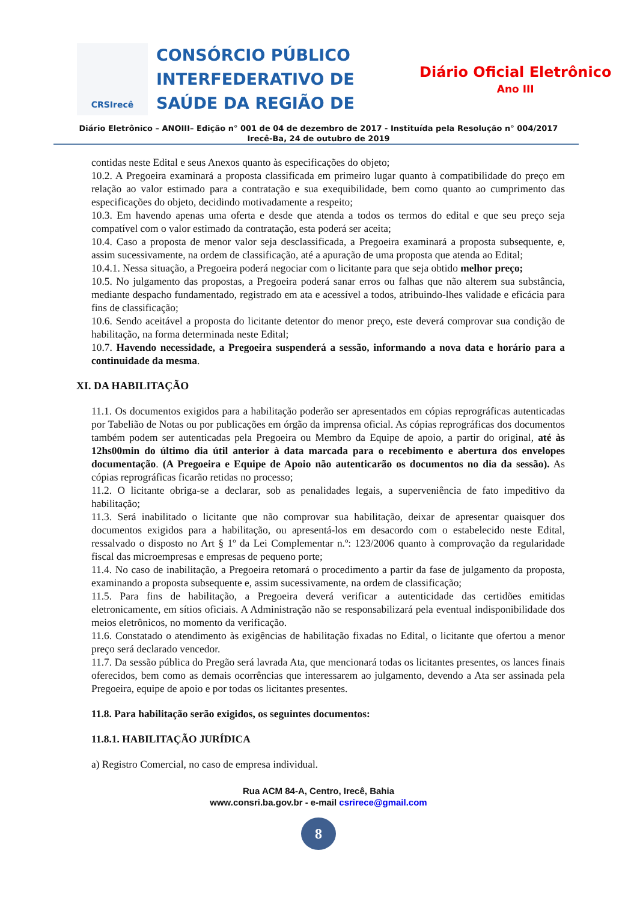CRSIrecê
CONSÓRCIO PÚBLICO INTERFEDERATIVO DE SAÚDE DA REGIÃO DE
Diário Oficial Eletrônico
Ano III
Diário Eletrônico – ANOIII– Edição n° 001 de 04 de dezembro de 2017 - Instituída pela Resolução n° 004/2017
Irecê-Ba, 24 de outubro de 2019
contidas neste Edital e seus Anexos quanto às especificações do objeto;
10.2. A Pregoeira examinará a proposta classificada em primeiro lugar quanto à compatibilidade do preço em relação ao valor estimado para a contratação e sua exequibilidade, bem como quanto ao cumprimento das especificações do objeto, decidindo motivadamente a respeito;
10.3. Em havendo apenas uma oferta e desde que atenda a todos os termos do edital e que seu preço seja compatível com o valor estimado da contratação, esta poderá ser aceita;
10.4. Caso a proposta de menor valor seja desclassificada, a Pregoeira examinará a proposta subsequente, e, assim sucessivamente, na ordem de classificação, até a apuração de uma proposta que atenda ao Edital;
10.4.1. Nessa situação, a Pregoeira poderá negociar com o licitante para que seja obtido melhor preço;
10.5. No julgamento das propostas, a Pregoeira poderá sanar erros ou falhas que não alterem sua substância, mediante despacho fundamentado, registrado em ata e acessível a todos, atribuindo-lhes validade e eficácia para fins de classificação;
10.6. Sendo aceitável a proposta do licitante detentor do menor preço, este deverá comprovar sua condição de habilitação, na forma determinada neste Edital;
10.7. Havendo necessidade, a Pregoeira suspenderá a sessão, informando a nova data e horário para a continuidade da mesma.
XI. DA HABILITAÇÃO
11.1. Os documentos exigidos para a habilitação poderão ser apresentados em cópias reprográficas autenticadas por Tabelião de Notas ou por publicações em órgão da imprensa oficial. As cópias reprográficas dos documentos também podem ser autenticadas pela Pregoeira ou Membro da Equipe de apoio, a partir do original, até às 12hs00min do último dia útil anterior à data marcada para o recebimento e abertura dos envelopes documentação. (A Pregoeira e Equipe de Apoio não autenticarão os documentos no dia da sessão). As cópias reprográficas ficarão retidas no processo;
11.2. O licitante obriga-se a declarar, sob as penalidades legais, a superveniência de fato impeditivo da habilitação;
11.3. Será inabilitado o licitante que não comprovar sua habilitação, deixar de apresentar quaisquer dos documentos exigidos para a habilitação, ou apresentá-los em desacordo com o estabelecido neste Edital, ressalvado o disposto no Art § 1º da Lei Complementar n.º: 123/2006 quanto à comprovação da regularidade fiscal das microempresas e empresas de pequeno porte;
11.4. No caso de inabilitação, a Pregoeira retomará o procedimento a partir da fase de julgamento da proposta, examinando a proposta subsequente e, assim sucessivamente, na ordem de classificação;
11.5. Para fins de habilitação, a Pregoeira deverá verificar a autenticidade das certidões emitidas eletronicamente, em sítios oficiais. A Administração não se responsabilizará pela eventual indisponibilidade dos meios eletrônicos, no momento da verificação.
11.6. Constatado o atendimento às exigências de habilitação fixadas no Edital, o licitante que ofertou a menor preço será declarado vencedor.
11.7. Da sessão pública do Pregão será lavrada Ata, que mencionará todas os licitantes presentes, os lances finais oferecidos, bem como as demais ocorrências que interessarem ao julgamento, devendo a Ata ser assinada pela Pregoeira, equipe de apoio e por todas os licitantes presentes.
11.8. Para habilitação serão exigidos, os seguintes documentos:
11.8.1. HABILITAÇÃO JURÍDICA
a) Registro Comercial, no caso de empresa individual.
Rua ACM 84-A, Centro, Irecê, Bahia
www.consri.ba.gov.br - e-mail csrirece@gmail.com
8